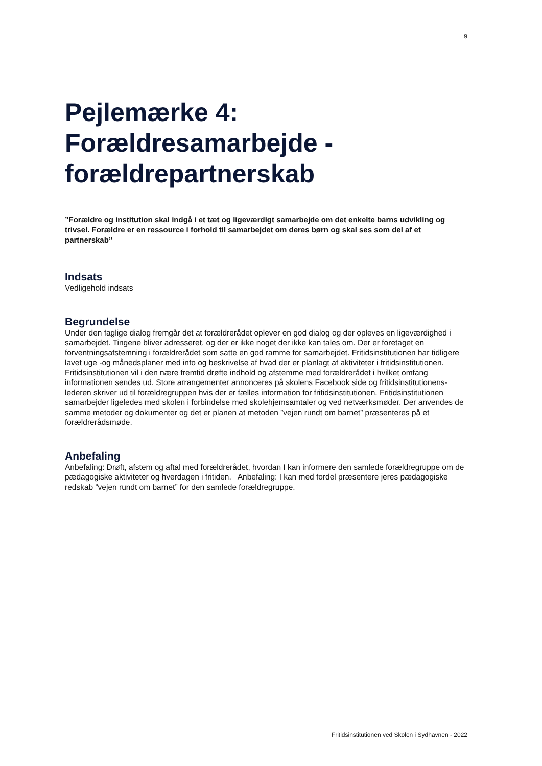9
Pejlemærke 4: Forældresamarbejde - forældrepartnerskab
”Forældre og institution skal indgå i et tæt og ligeværdigt samarbejde om det enkelte barns udvikling og trivsel. Forældre er en ressource i forhold til samarbejdet om deres børn og skal ses som del af et partnerskab”
Indsats
Vedligehold indsats
Begrundelse
Under den faglige dialog fremgår det at forældrerådet oplever en god dialog og der opleves en ligeværdighed i samarbejdet. Tingene bliver adresseret, og der er ikke noget der ikke kan tales om. Der er foretaget en forventningsafstemning i forældrerådet som satte en god ramme for samarbejdet. Fritidsinstitutionen har tidligere lavet uge -og månedsplaner med info og beskrivelse af hvad der er planlagt af aktiviteter i fritidsinstitutionen. Fritidsinstitutionen vil i den nære fremtid drøfte indhold og afstemme med forældrerådet i hvilket omfang informationen sendes ud. Store arrangementer annonceres på skolens Facebook side og fritidsinstitutionens-lederen skriver ud til forældregruppen hvis der er fælles information for fritidsinstitutionen. Fritidsinstitutionen samarbejder ligeledes med skolen i forbindelse med skolehjemsamtaler og ved netværksmøder. Der anvendes de samme metoder og dokumenter og det er planen at metoden ”vejen rundt om barnet” præsenteres på et forældrerådsmøde.
Anbefaling
Anbefaling: Drøft, afstem og aftal med forældrerådet, hvordan I kan informere den samlede forældregruppe om de pædagogiske aktiviteter og hverdagen i fritiden. Anbefaling: I kan med fordel præsentere jeres pædagogiske redskab ”vejen rundt om barnet” for den samlede forældregruppe.
Fritidsinstitutionen ved Skolen i Sydhavnen - 2022